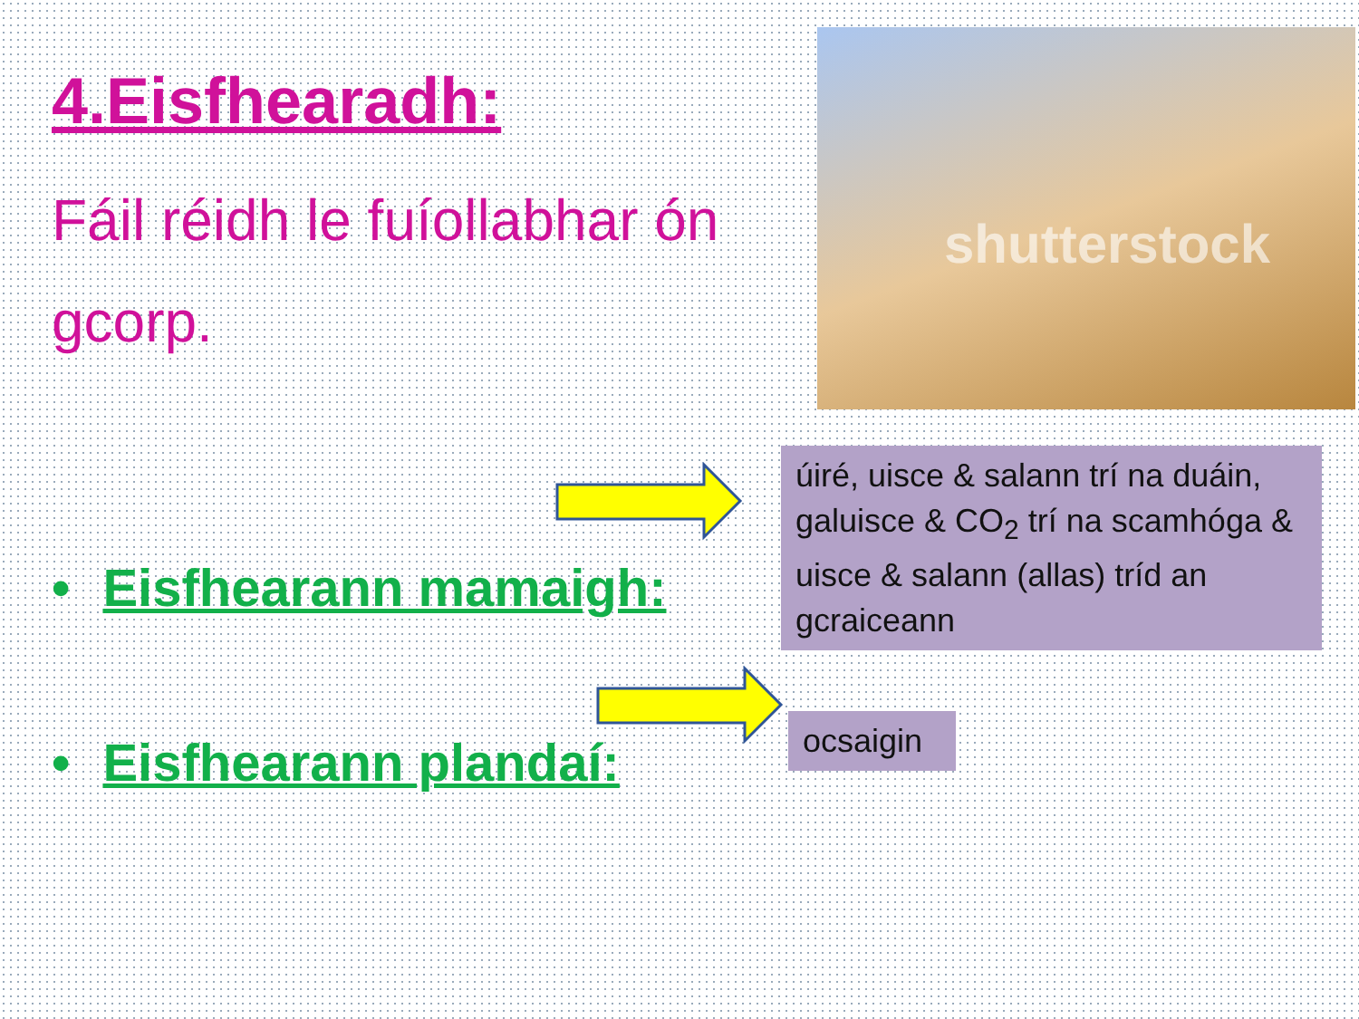4.Eisfhearadh:
Fáil réidh le fuíollabhar ón gcorp.
shutterstock
úiré, uisce & salann trí na duáin, galuisce & CO<sub>2</sub> trí na scamhóga & uisce & salann (allas) tríd an gcraiceann
• Eisfhearann mamaigh:
• Eisfhearann plandaí:
ocsaigin